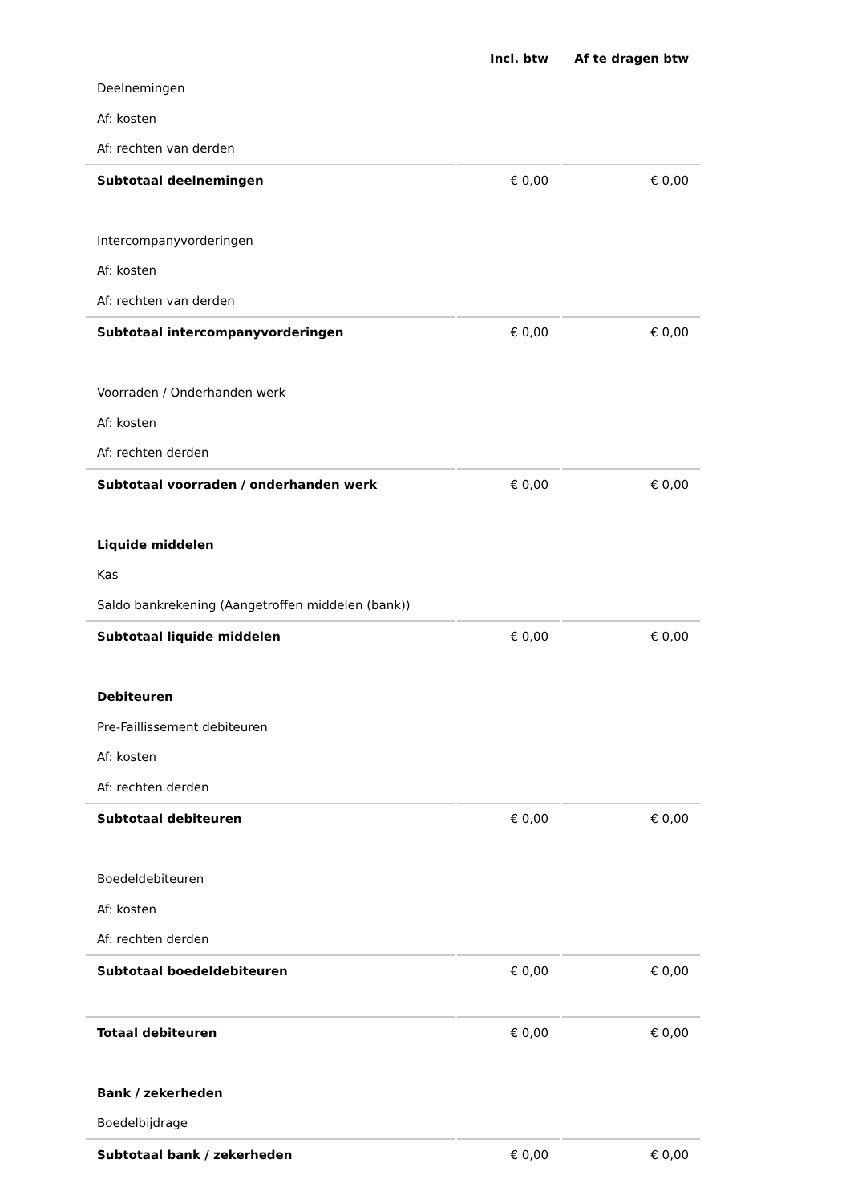| | Incl. btw | Af te dragen btw |
| --- | --- | --- |
| Deelnemingen | | |
| Af: kosten | | |
| Af: rechten van derden | | |
| Subtotaal deelnemingen | € 0,00 | € 0,00 |
| Intercompanyvorderingen | | |
| Af: kosten | | |
| Af: rechten van derden | | |
| Subtotaal intercompanyvorderingen | € 0,00 | € 0,00 |
| Voorraden / Onderhanden werk | | |
| Af: kosten | | |
| Af: rechten derden | | |
| Subtotaal voorraden / onderhanden werk | € 0,00 | € 0,00 |
| Liquide middelen | | |
| Kas | | |
| Saldo bankrekening (Aangetroffen middelen (bank)) | | |
| Subtotaal liquide middelen | € 0,00 | € 0,00 |
| Debiteuren | | |
| Pre-Faillissement debiteuren | | |
| Af: kosten | | |
| Af: rechten derden | | |
| Subtotaal debiteuren | € 0,00 | € 0,00 |
| Boedeldebiteuren | | |
| Af: kosten | | |
| Af: rechten derden | | |
| Subtotaal boedeldebiteuren | € 0,00 | € 0,00 |
| Totaal debiteuren | € 0,00 | € 0,00 |
| Bank / zekerheden | | |
| Boedelbijdrage | | |
| Subtotaal bank / zekerheden | € 0,00 | € 0,00 |